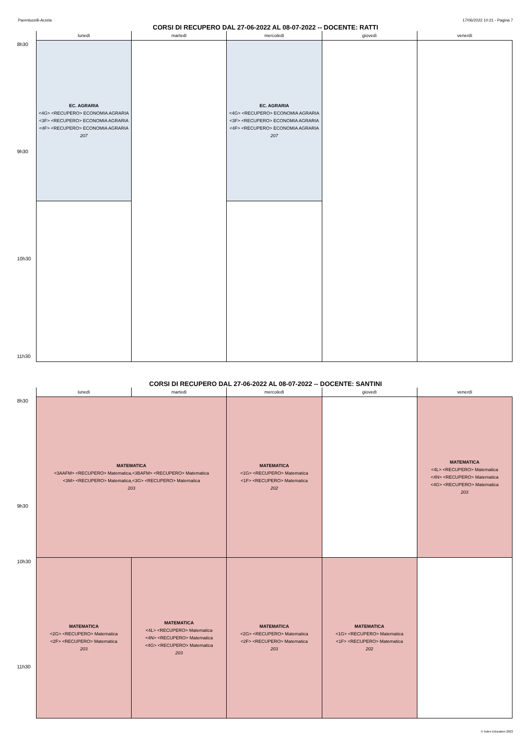Parentucelli-Arzela 17/06/2022 10:21 - Pagina 7
CORSI DI RECUPERO DAL 27-06-2022 AL 08-07-2022 -- DOCENTE: RATTI
| | lunedì | martedì | mercoledì | giovedì | venerdì |
| --- | --- | --- | --- | --- | --- |
| 8h30 | EC. AGRARIA <4G> <RECUPERO> ECONOMIA AGRARIA <3F> <RECUPERO> ECONOMIA AGRARIA <4F> <RECUPERO> ECONOMIA AGRARIA 207 | | EC. AGRARIA <4G> <RECUPERO> ECONOMIA AGRARIA <3F> <RECUPERO> ECONOMIA AGRARIA <4F> <RECUPERO> ECONOMIA AGRARIA 207 | | |
| 9h30 | | | | | |
| 10h30 11h30 | | | | | |
CORSI DI RECUPERO DAL 27-06-2022 AL 08-07-2022 -- DOCENTE: SANTINI
| | lunedì | martedì | mercoledì | giovedì | venerdì |
| --- | --- | --- | --- | --- | --- |
| 8h30 9h30 | MATEMATICA <3AAFM> <RECUPERO> Matematica,<3BAFM> <RECUPERO> Matematica <3M> <RECUPERO> Matematica,<3G> <RECUPERO> Matematica 203 | | MATEMATICA <1G> <RECUPERO> Matematica <1F> <RECUPERO> Matematica 202 | | MATEMATICA <4L> <RECUPERO> Matematica <4N> <RECUPERO> Matematica <4G> <RECUPERO> Matematica 203 |
| 10h30 11h30 | MATEMATICA <2G> <RECUPERO> Matematica <2F> <RECUPERO> Matematica 203 | MATEMATICA <4L> <RECUPERO> Matematica <4N> <RECUPERO> Matematica <4G> <RECUPERO> Matematica 203 | MATEMATICA <2G> <RECUPERO> Matematica <2F> <RECUPERO> Matematica 203 | MATEMATICA <1G> <RECUPERO> Matematica <1F> <RECUPERO> Matematica 202 | |
© Index Education 2022